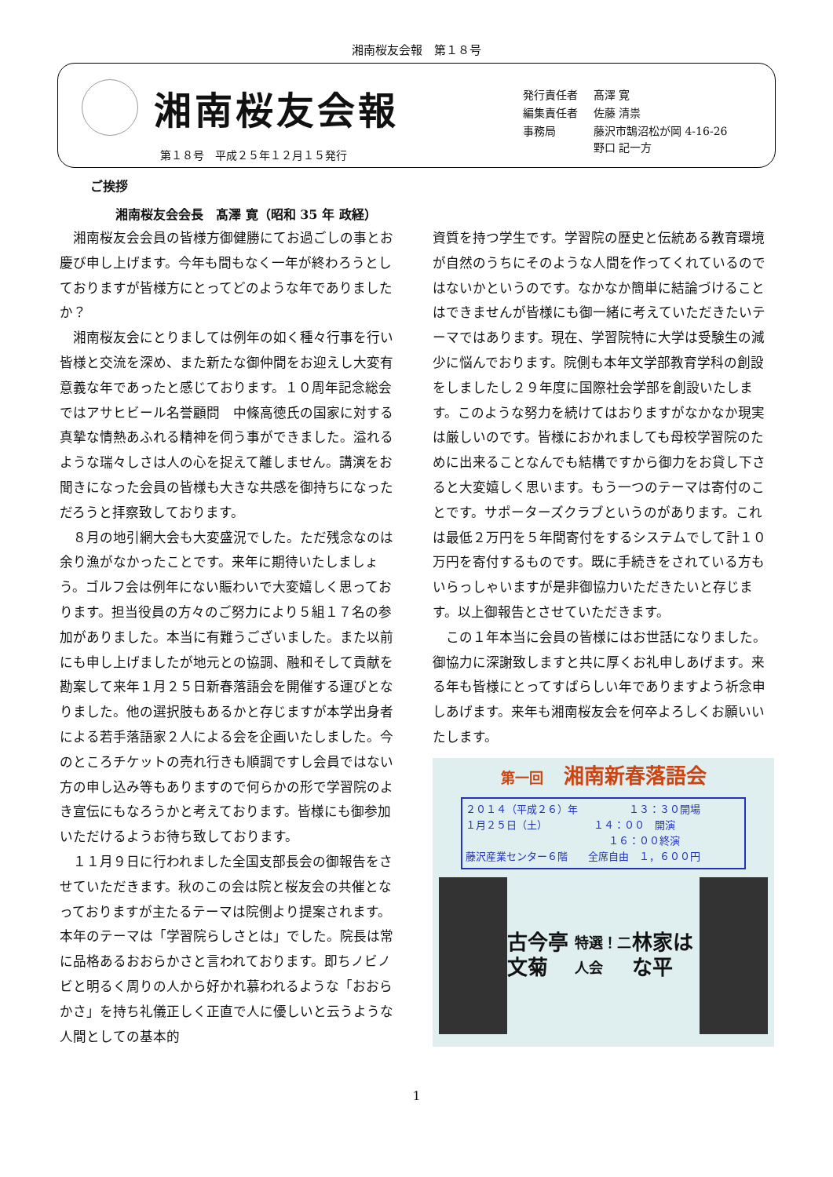湘南桜友会報　第１８号
湘南桜友会報
第１８号　平成２５年１２月１５発行
| 発行責任者 | 髙澤 寛 |
| 編集責任者 | 佐藤 清祟 |
| 事務局 | 藤沢市鵠沼松が岡 4-16-26 野口 記一方 |
ご挨拶
湘南桜友会会長　髙澤 寛（昭和 35 年 政経）
湘南桜友会会員の皆様方御健勝にてお過ごしの事とお慶び申し上げます。今年も間もなく一年が終わろうとしておりますが皆様方にとってどのような年でありましたか？
湘南桜友会にとりましては例年の如く種々行事を行い皆様と交流を深め、また新たな御仲間をお迎えし大変有意義な年であったと感じております。１０周年記念総会ではアサヒビール名誉顧問　中條高徳氏の国家に対する真摯な情熱あふれる精神を伺う事ができました。溢れるような瑞々しさは人の心を捉えて離しません。講演をお聞きになった会員の皆様も大きな共感を御持ちになっただろうと拝察致しております。
８月の地引網大会も大変盛況でした。ただ残念なのは余り漁がなかったことです。来年に期待いたしましょう。ゴルフ会は例年にない賑わいで大変嬉しく思っております。担当役員の方々のご努力により５組１７名の参加がありました。本当に有難うございました。また以前にも申し上げましたが地元との協調、融和そして貢献を勘案して来年１月２５日新春落語会を開催する運びとなりました。他の選択肢もあるかと存じますが本学出身者による若手落語家２人による会を企画いたしました。今のところチケットの売れ行きも順調ですし会員ではない方の申し込み等もありますので何らかの形で学習院のよき宣伝にもなろうかと考えております。皆様にも御参加いただけるようお待ち致しております。
１１月９日に行われました全国支部長会の御報告をさせていただきます。秋のこの会は院と桜友会の共催となっておりますが主たるテーマは院側より提案されます。本年のテーマは「学習院らしさとは」でした。院長は常に品格あるおおらかさと言われております。即ちノビノビと明るく周りの人から好かれ慕われるような「おおらかさ」を持ち礼儀正しく正直で人に優しいと云うような人間としての基本的
資質を持つ学生です。学習院の歴史と伝統ある教育環境が自然のうちにそのような人間を作ってくれているのではないかというのです。なかなか簡単に結論づけることはできませんが皆様にも御一緒に考えていただきたいテーマではあります。現在、学習院特に大学は受験生の減少に悩んでおります。院側も本年文学部教育学科の創設をしましたし２９年度に国際社会学部を創設いたします。このような努力を続けてはおりますがなかなか現実は厳しいのです。皆様におかれましても母校学習院のために出来ることなんでも結構ですから御力をお貸し下さると大変嬉しく思います。もう一つのテーマは寄付のことです。サポーターズクラブというのがあります。これは最低２万円を５年間寄付をするシステムでして計１０万円を寄付するものです。既に手続きをされている方もいらっしゃいますが是非御協力いただきたいと存じます。以上御報告とさせていただきます。
この１年本当に会員の皆様にはお世話になりました。御協力に深謝致しますと共に厚くお礼申しあげます。来る年も皆様にとってすばらしい年でありますよう祈念申しあげます。来年も湘南桜友会を何卒よろしくお願いいたします。
第一回　湘南新春落語会
２０１４（平成２６）年　　　　　１３：３０開場
１月２５日（土）　　　　　１４：００　開演
　　　　　　　　　　　　　　１６：００終演
藤沢産業センター６階　　全席自由　１，６００円
古今亭文菊
特選！二人会
林家はな平
1